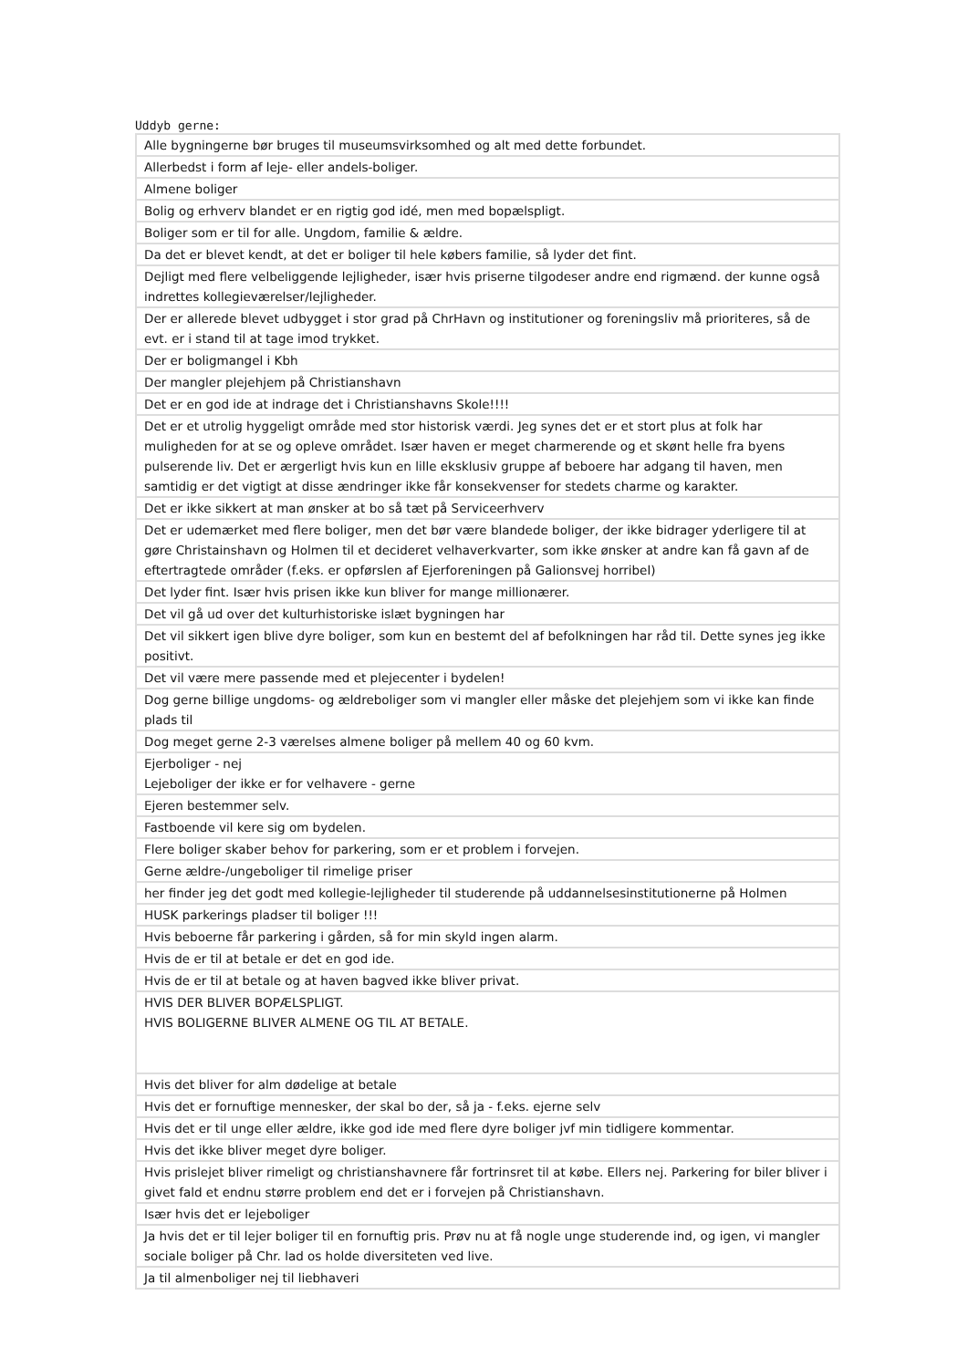Uddyb gerne:
| Alle bygningerne bør bruges til museumsvirksomhed og alt med dette forbundet. |
| Allerbedst i form af leje- eller andels-boliger. |
| Almene boliger |
| Bolig og erhverv blandet er en rigtig god idé, men med bopælspligt. |
| Boliger som er til for alle. Ungdom, familie & ældre. |
| Da det er blevet kendt, at det er boliger til hele købers familie, så lyder det fint. |
| Dejligt med flere velbeliggende lejligheder, især hvis priserne tilgodeser andre end rigmænd. der kunne også indrettes kollegieværelser/lejligheder. |
| Der er allerede blevet udbygget i stor grad på ChrHavn og institutioner og foreningsliv må prioriteres, så de evt. er i stand til at tage imod trykket. |
| Der er boligmangel i Kbh |
| Der mangler plejehjem på Christianshavn |
| Det er en god ide at indrage det i Christianshavns Skole!!!! |
| Det er et utrolig hyggeligt område med stor historisk værdi. Jeg synes det er et stort plus at folk har muligheden for at se og opleve området. Især haven er meget charmerende og et skønt helle fra byens pulserende liv. Det er ærgerligt hvis kun en lille eksklusiv gruppe af beboere har adgang til haven, men samtidig er det vigtigt at disse ændringer ikke får konsekvenser for stedets charme og karakter. |
| Det er ikke sikkert at man ønsker at bo så tæt på Serviceerhverv |
| Det er udemærket med flere boliger, men det bør være blandede boliger, der ikke bidrager yderligere til at gøre Christainshavn og Holmen til et decideret velhaverkvarter, som ikke ønsker at andre kan få gavn af de eftertragtede områder (f.eks. er opførslen af Ejerforeningen på Galionsvej horribel) |
| Det lyder fint. Især hvis prisen ikke kun bliver for mange millionærer. |
| Det vil gå ud over det kulturhistoriske islæt bygningen har |
| Det vil sikkert igen blive dyre boliger, som kun en bestemt del af befolkningen har råd til. Dette synes jeg ikke positivt. |
| Det vil være mere passende med et plejecenter i bydelen! |
| Dog gerne billige ungdoms- og ældreboliger som vi mangler eller måske det plejehjem som vi ikke kan finde plads til |
| Dog meget gerne 2-3 værelses almene boliger på mellem 40 og 60 kvm. |
| Ejerboliger - nej Lejeboliger der ikke er for velhavere - gerne |
| Ejeren bestemmer selv. |
| Fastboende vil kere sig om bydelen. |
| Flere boliger skaber behov for parkering, som er et problem i forvejen. |
| Gerne ældre-/ungeboliger til rimelige priser |
| her finder jeg det godt med kollegie-lejligheder til studerende på uddannelsesinstitutionerne på Holmen |
| HUSK parkerings pladser til boliger !!! |
| Hvis beboerne får parkering i gården, så for min skyld ingen alarm. |
| Hvis de er til at betale er det en god ide. |
| Hvis de er til at betale og at haven bagved ikke bliver privat. |
| HVIS DER BLIVER BOPÆLSPLIGT. HVIS BOLIGERNE BLIVER ALMENE OG TIL AT BETALE. |
| Hvis det bliver for alm dødelige at betale |
| Hvis det er fornuftige mennesker, der skal bo der, så ja - f.eks. ejerne selv |
| Hvis det er til unge eller ældre, ikke god ide med flere dyre boliger jvf min tidligere kommentar. |
| Hvis det ikke bliver meget dyre boliger. |
| Hvis prislejet bliver rimeligt og christianshavnere får fortrinsret til at købe. Ellers nej. Parkering for biler bliver i givet fald et endnu større problem end det er i forvejen på Christianshavn. |
| Især hvis det er lejeboliger |
| Ja hvis det er til lejer boliger til en fornuftig pris. Prøv nu at få nogle unge studerende ind, og igen, vi mangler sociale boliger på Chr. lad os holde diversiteten ved live. |
| Ja til almenboliger nej til liebhaveri |